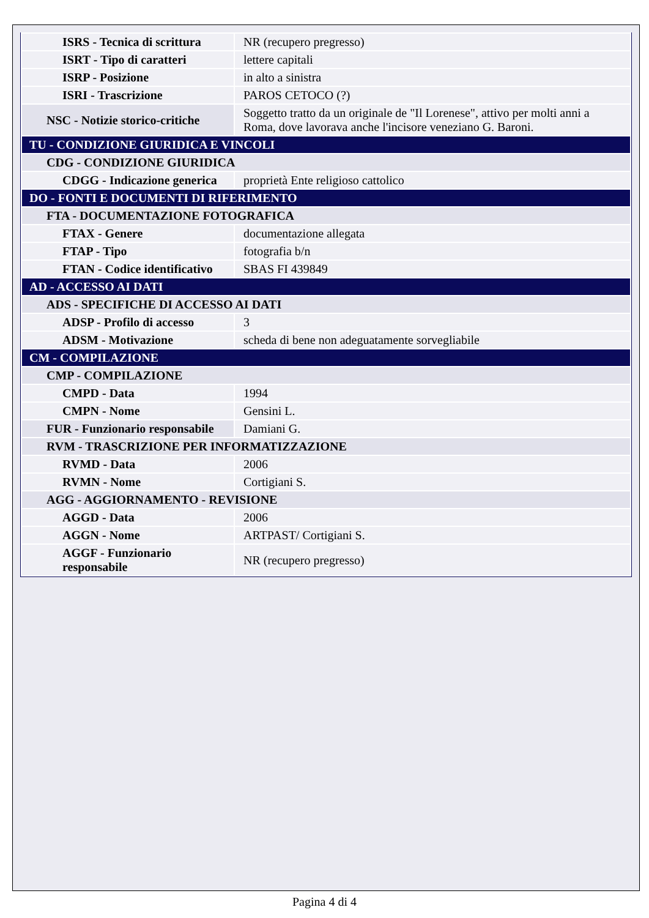| ISRS - Tecnica di scrittura | NR (recupero pregresso) |
| ISRT - Tipo di caratteri | lettere capitali |
| ISRP - Posizione | in alto a sinistra |
| ISRI - Trascrizione | PAROS CETOCO (?) |
| NSC - Notizie storico-critiche | Soggetto tratto da un originale de "Il Lorenese", attivo per molti anni a Roma, dove lavorava anche l'incisore veneziano G. Baroni. |
| TU - CONDIZIONE GIURIDICA E VINCOLI | |
| CDG - CONDIZIONE GIURIDICA | |
| CDGG - Indicazione generica | proprietà Ente religioso cattolico |
| DO - FONTI E DOCUMENTI DI RIFERIMENTO | |
| FTA - DOCUMENTAZIONE FOTOGRAFICA | |
| FTAX - Genere | documentazione allegata |
| FTAP - Tipo | fotografia b/n |
| FTAN - Codice identificativo | SBAS FI 439849 |
| AD - ACCESSO AI DATI | |
| ADS - SPECIFICHE DI ACCESSO AI DATI | |
| ADSP - Profilo di accesso | 3 |
| ADSM - Motivazione | scheda di bene non adeguatamente sorvegliabile |
| CM - COMPILAZIONE | |
| CMP - COMPILAZIONE | |
| CMPD - Data | 1994 |
| CMPN - Nome | Gensini L. |
| FUR - Funzionario responsabile | Damiani G. |
| RVM - TRASCRIZIONE PER INFORMATIZZAZIONE | |
| RVMD - Data | 2006 |
| RVMN - Nome | Cortigiani S. |
| AGG - AGGIORNAMENTO - REVISIONE | |
| AGGD - Data | 2006 |
| AGGN - Nome | ARTPAST/ Cortigiani S. |
| AGGF - Funzionario responsabile | NR (recupero pregresso) |
Pagina 4 di 4